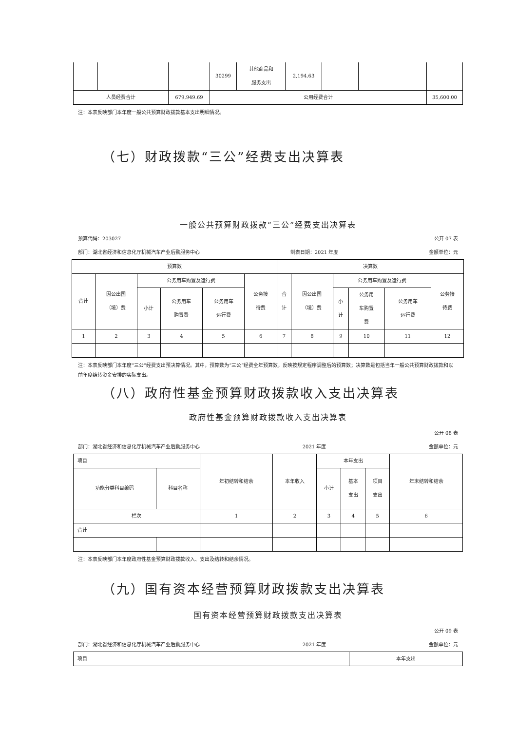| | | | 30299 | 其他商品和 服务支出 | 2,194.63 | | | |
| 人员经费合计 | | 679,949.69 | 公用经费合计 | | | | | 35,600.00 |
注：本表反映部门本年度一般公共预算财政拨款基本支出明细情况。
（七）财政拨款“三公”经费支出决算表
一般公共预算财政拨款“三公”经费支出决算表
预算代码：203027 公开 07 表
部门：湖北省经济和信息化厅机械汽车产业后勤服务中心 制表日期：2021 年度 金额单位：元
| 预算数 | | | | | | 决算数 | | | | | |
| 合计 | 因公出国 （境）费 | 公务用车购置及运行费 | | | 公务接 待费 | 合 计 | 因公出国 （境）费 | 公务用车购置及运行费 | | | 公务接 待费 |
| | | 小计 | 公务用车 购置费 | 公务用车 运行费 | | | | 小 计 | 公务用 车购置 费 | 公务用车 运行费 | |
| 1 | 2 | 3 | 4 | 5 | 6 | 7 | 8 | 9 | 10 | 11 | 12 |
注：本表反映部门本年度“三公”经费支出预决算情况。其中，预算数为“三公”经费全年预算数，反映按规定程序调整后的预算数；决算数是包括当年一般公共预算财政拨款和以前年度结转资金安排的实际支出。
（八）政府性基金预算财政拨款收入支出决算表
政府性基金预算财政拨款收入支出决算表
公开 08 表
部门：湖北省经济和信息化厅机械汽车产业后勤服务中心 2021 年度 金额单位：元
| 项目 | | 年初结转和结余 | 本年收入 | 本年支出 | | | 年末结转和结余 |
| 功能分类科目编码 | 科目名称 | | | 小计 | 基本 支出 | 项目 支出 | |
| 栏次 | | 1 | 2 | 3 | 4 | 5 | 6 |
| 合计 | | | | | | | |
注：本表反映部门本年度政府性基金预算财政拨款收入、支出及结转和结余情况。
（九）国有资本经营预算财政拨款支出决算表
国有资本经营预算财政拨款支出决算表
公开 09 表
部门：湖北省经济和信息化厅机械汽车产业后勤服务中心 2021 年度 金额单位：元
| 项目 | 本年支出 |